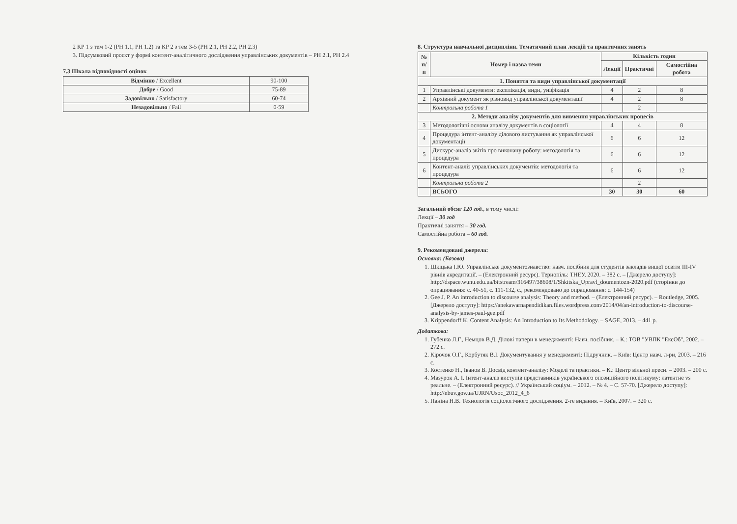2 КР 1 з тем 1-2 (РН 1.1, РН 1.2) та КР 2 з тем 3-5 (РН 2.1, РН 2.2, РН 2.3)
3. Підсумковий проєкт у формі контент-аналітичного дослідження управлінських документів – РН 2.1, РН 2.4
7.3 Шкала відповідності оцінок
| Відмінно / Excellent | 90-100 |
| Добре / Good | 75-89 |
| Задовільно / Satisfactory | 60-74 |
| Незадовільно / Fail | 0-59 |
8. Структура навчальної дисципліни. Тематичний план лекцій та практичних занять
| № п/п | Номер і назва теми | Кількість годин | | |
| --- | --- | --- | --- | --- |
| | | Лекції | Практичні | Самостійна робота |
| 1. Поняття та види управлінської документації | | | | |
| 1 | Управлінські документи: експлікація, види, уніфікація | 4 | 2 | 8 |
| 2 | Архівний документ як різновид управлінської документації | 4 | 2 | 8 |
| | Контрольна робота 1 | | 2 | |
| 2. Методи аналізу документів для вивчення управлінських процесів | | | | |
| 3 | Методологічні основи аналізу документів в соціології | 4 | 4 | 8 |
| 4 | Процедура інтент-аналізу ділового листування як управлінської документації | 6 | 6 | 12 |
| 5 | Дискурс-аналіз звітів про виконану роботу: методологія та процедура | 6 | 6 | 12 |
| 6 | Контент-аналіз управлінських документів: методологія та процедура | 6 | 6 | 12 |
| | Контрольна робота 2 | | 2 | |
| | ВСЬОГО | 30 | 30 | 60 |
Загальний обсяг 120 год., в тому числі:
Лекції – 30 год
Практичні заняття – 30 год.
Самостійна робота – 60 год.
9. Рекомендовані джерела:
Основна: (Базова)
1. Шкіцька І.Ю. Управлінське документознавство: навч. посібник для студентів закладів вищої освіти III-IV рівнів акредитації. – (Електронний ресурс). Тернопіль: ТНЕУ, 2020. – 382 с. – [Джерело доступу]: http://dspace.wunu.edu.ua/bitstream/316497/38608/1/Shkitska_Upravl_doumentozn-2020.pdf (сторінки до опрацювання: с. 40-51, с. 111-132, с., рекомендовано до опрацювання: с. 144-154)
2. Gee J. P. An introduction to discourse analysis: Theory and method. – (Електронний ресурс). – Routledge, 2005. [Джерело доступу]: https://aneka​warnapendidikan.files.wordpress.com/2014/04/an-introduction-to-discourse-analysis-by-james-paul-gee.pdf
3. Krippendorff K. Content Analysis: An Introduction to Its Methodology. – SAGE, 2013. – 441 p.
Додаткова:
1. Губенко Л.Г., Немцов В.Д. Ділові папери в менеджменті: Навч. посібник. – К.: ТОВ "УВПК "ЕксОб", 2002. – 272 с.
2. Кірочок О.Г., Корбутяк В.І. Документування у менеджменті: Підручник. – Київ: Центр навч. л-ри, 2003. – 216 с.
3. Костенко Н., Іванов В. Досвід контент-аналізу: Моделі та практики. – К.: Центр вільної преси. – 2003. – 200 с.
4. Мазурок А. І. Інтент-аналіз виступів представників українського опозиційного політикуму: латентне vs реальне. – (Електронний ресурс). // Український соціум. – 2012. – № 4. – С. 57-70. [Джерело доступу]: http://nbuv.gov.ua/UJRN/Usoc_2012_4_6
5. Паніна Н.В. Технологія соціологічного дослідження. 2-ге видання. – Київ, 2007. – 320 с.